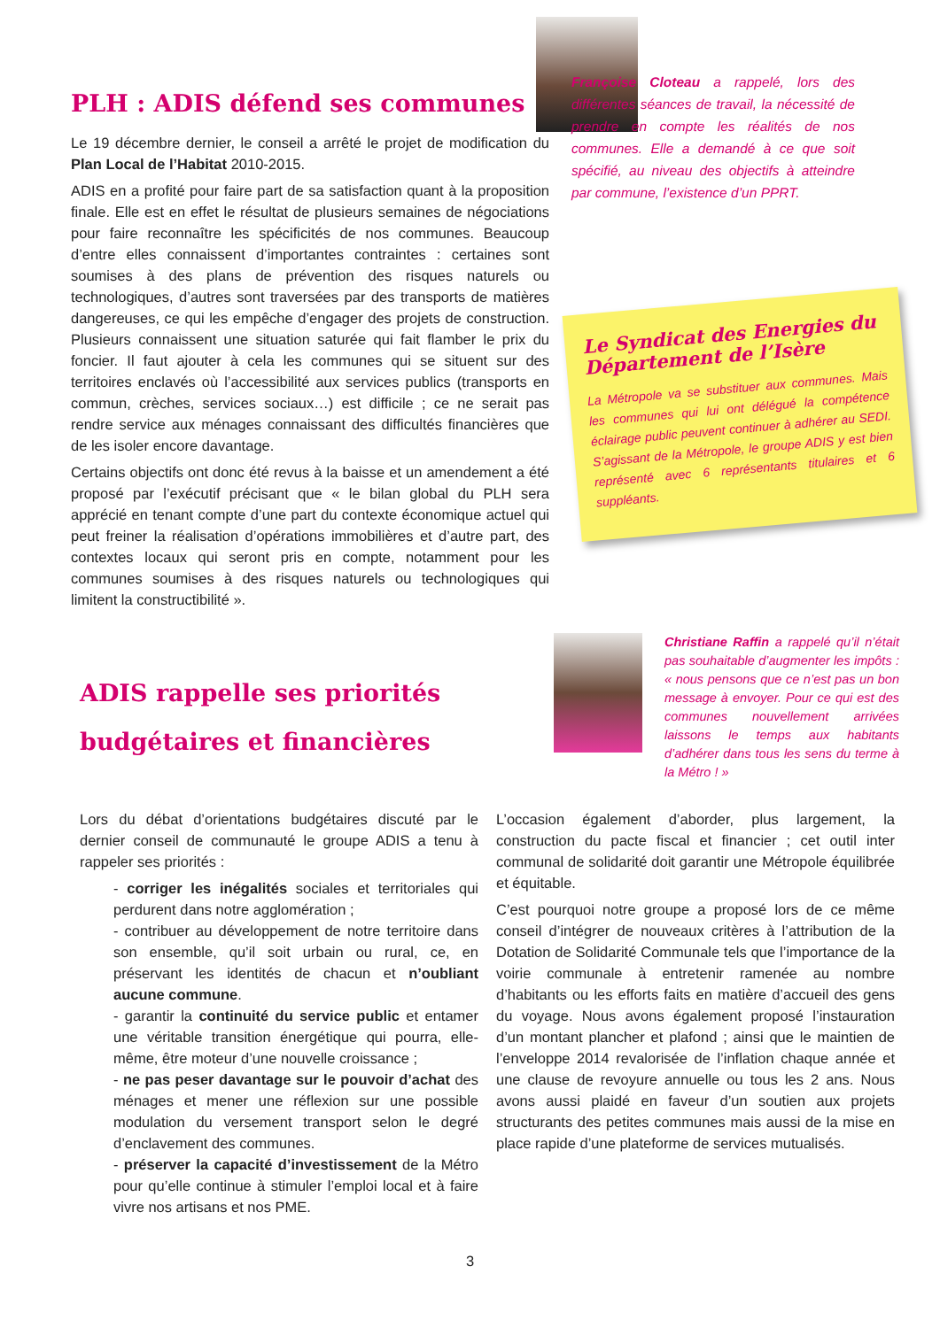PLH : ADIS défend ses communes
Le 19 décembre dernier, le conseil a arrêté le projet de modification du Plan Local de l’Habitat 2010-2015.
ADIS en a profité pour faire part de sa satisfaction quant à la proposition finale. Elle est en effet le résultat de plusieurs semaines de négociations pour faire reconnaître les spécificités de nos communes. Beaucoup d’entre elles connaissent d’importantes contraintes : certaines sont soumises à des plans de prévention des risques naturels ou technologiques, d’autres sont traversées par des transports de matières dangereuses, ce qui les empêche d’engager des projets de construction. Plusieurs connaissent une situation saturée qui fait flamber le prix du foncier. Il faut ajouter à cela les communes qui se situent sur des territoires enclavés où l’accessibilité aux services publics (transports en commun, crèches, services sociaux…) est difficile ; ce ne serait pas rendre service aux ménages connaissant des difficultés financières que de les isoler encore davantage.
Certains objectifs ont donc été revus à la baisse et un amendement a été proposé par l’exécutif précisant que « le bilan global du PLH sera apprécié en tenant compte d’une part du contexte économique actuel qui peut freiner la réalisation d’opérations immobilières et d’autre part, des contextes locaux qui seront pris en compte, notamment pour les communes soumises à des risques naturels ou technologiques qui limitent la constructibilité ».
Françoise Cloteau a rappelé, lors des différentes séances de travail, la nécessité de prendre en compte les réalités de nos communes. Elle a demandé à ce que soit spécifié, au niveau des objectifs à atteindre par commune, l’existence d’un PPRT.
Le Syndicat des Energies du Département de l’Isère
La Métropole va se substituer aux communes. Mais les communes qui lui ont délégué la compétence éclairage public peuvent continuer à adhérer au SEDI. S’agissant de la Métropole, le groupe ADIS y est bien représenté avec 6 représentants titulaires et 6 suppléants.
ADIS rappelle ses priorités budgétaires et financières
Christiane Raffin a rappelé qu’il n’était pas souhaitable d’augmenter les impôts : « nous pensons que ce n’est pas un bon message à envoyer. Pour ce qui est des communes nouvellement arrivées laissons le temps aux habitants d’adhérer dans tous les sens du terme à la Métro ! »
Lors du débat d’orientations budgétaires discuté par le dernier conseil de communauté le groupe ADIS a tenu à rappeler ses priorités :
- corriger les inégalités sociales et territoriales qui perdurent dans notre agglomération ;
- contribuer au développement de notre territoire dans son ensemble, qu’il soit urbain ou rural, ce, en préservant les identités de chacun et n’oubliant aucune commune.
- garantir la continuité du service public et entamer une véritable transition énergétique qui pourra, elle-même, être moteur d’une nouvelle croissance ;
- ne pas peser davantage sur le pouvoir d’achat des ménages et mener une réflexion sur une possible modulation du versement transport selon le degré d’enclavement des communes.
- préserver la capacité d’investissement de la Métro pour qu’elle continue à stimuler l’emploi local et à faire vivre nos artisans et nos PME.
L’occasion également d’aborder, plus largement, la construction du pacte fiscal et financier ; cet outil inter communal de solidarité doit garantir une Métropole équilibrée et équitable.
C’est pourquoi notre groupe a proposé lors de ce même conseil d’intégrer de nouveaux critères à l’attribution de la Dotation de Solidarité Communale tels que l’importance de la voirie communale à entretenir ramenée au nombre d’habitants ou les efforts faits en matière d’accueil des gens du voyage. Nous avons également proposé l’instauration d’un montant plancher et plafond ; ainsi que le maintien de l’enveloppe 2014 revalorisée de l’inflation chaque année et une clause de revoyure annuelle ou tous les 2 ans. Nous avons aussi plaidé en faveur d’un soutien aux projets structurants des petites communes mais aussi de la mise en place rapide d’une plateforme de services mutualisés.
3